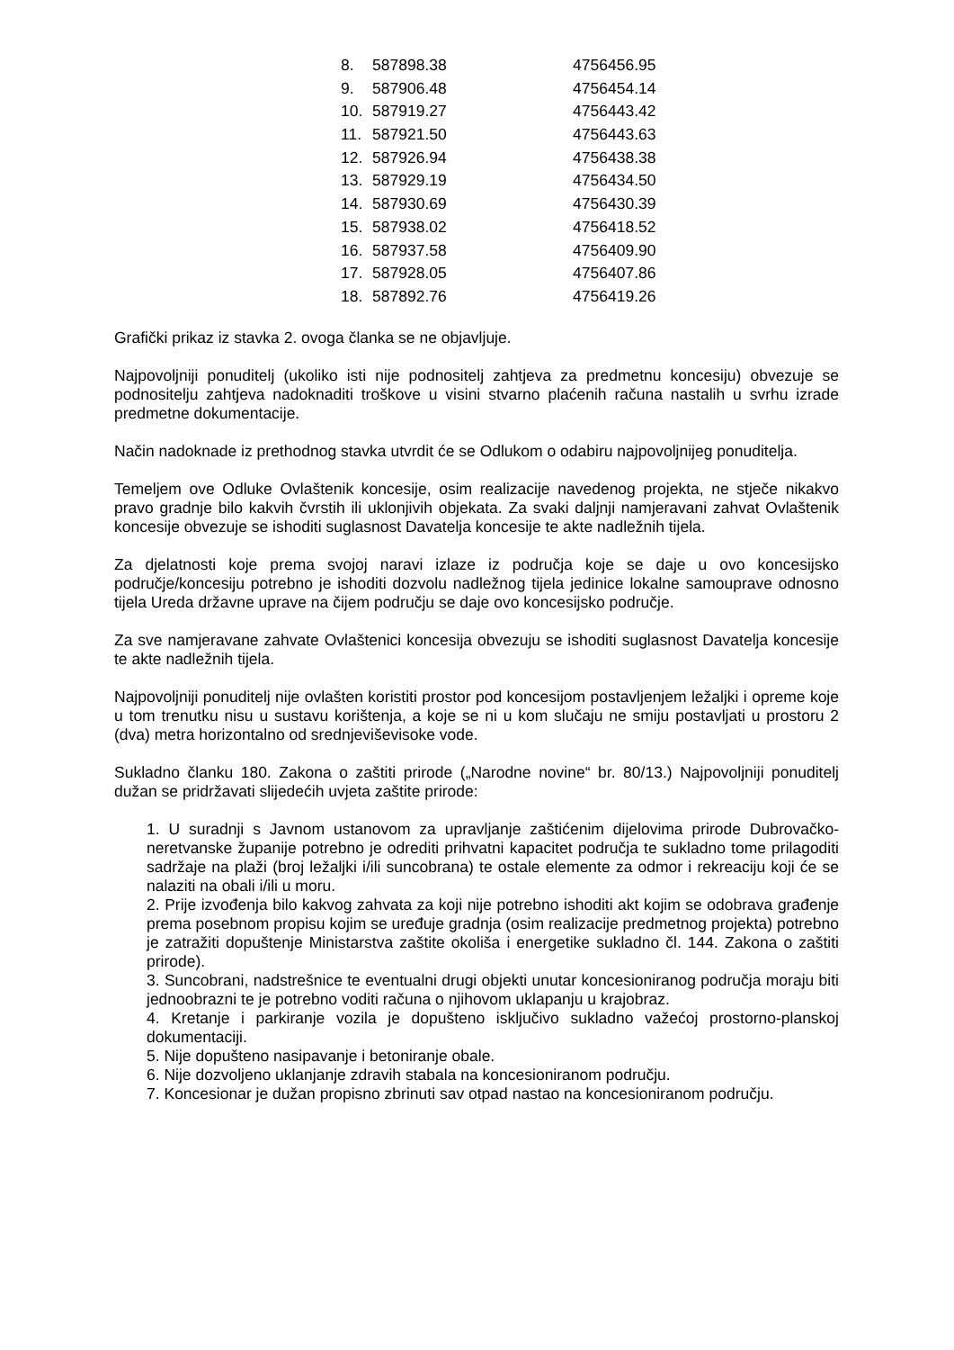| 8. | 587898.38 | 4756456.95 |
| 9. | 587906.48 | 4756454.14 |
| 10. | 587919.27 | 4756443.42 |
| 11. | 587921.50 | 4756443.63 |
| 12. | 587926.94 | 4756438.38 |
| 13. | 587929.19 | 4756434.50 |
| 14. | 587930.69 | 4756430.39 |
| 15. | 587938.02 | 4756418.52 |
| 16. | 587937.58 | 4756409.90 |
| 17. | 587928.05 | 4756407.86 |
| 18. | 587892.76 | 4756419.26 |
Grafički prikaz iz stavka 2. ovoga članka se ne objavljuje.
Najpovoljniji ponuditelj (ukoliko isti nije podnositelj zahtjeva za predmetnu koncesiju) obvezuje se podnositelju zahtjeva nadoknaditi troškove u visini stvarno plaćenih računa nastalih u svrhu izrade predmetne dokumentacije.
Način nadoknade iz prethodnog stavka utvrdit će se Odlukom o odabiru najpovoljnijeg ponuditelja.
Temeljem ove Odluke Ovlaštenik koncesije, osim realizacije navedenog projekta, ne stječe nikakvo pravo gradnje bilo kakvih čvrstih ili uklonjivih objekata. Za svaki daljnji namjeravani zahvat Ovlaštenik koncesije obvezuje se ishoditi suglasnost Davatelja koncesije te akte nadležnih tijela.
Za djelatnosti koje prema svojoj naravi izlaze iz područja koje se daje u ovo koncesijsko područje/koncesiju potrebno je ishoditi dozvolu nadležnog tijela jedinice lokalne samouprave odnosno tijela Ureda državne uprave na čijem području se daje ovo koncesijsko područje.
Za sve namjeravane zahvate Ovlaštenici koncesija obvezuju se ishoditi suglasnost Davatelja koncesije te akte nadležnih tijela.
Najpovoljniji ponuditelj nije ovlašten koristiti prostor pod koncesijom postavljenjem ležaljki i opreme koje u tom trenutku nisu u sustavu korištenja, a koje se ni u kom slučaju ne smiju postavljati u prostoru 2 (dva) metra horizontalno od srednjeviševisoke vode.
Sukladno članku 180. Zakona o zaštiti prirode („Narodne novine“ br. 80/13.) Najpovoljniji ponuditelj dužan se pridržavati slijedećih uvjeta zaštite prirode:
1. U suradnji s Javnom ustanovom za upravljanje zaštićenim dijelovima prirode Dubrovačko-neretvanske županije potrebno je odrediti prihvatni kapacitet područja te sukladno tome prilagoditi sadržaje na plaži (broj ležaljki i/ili suncobrana) te ostale elemente za odmor i rekreaciju koji će se nalaziti na obali i/ili u moru.
2. Prije izvođenja bilo kakvog zahvata za koji nije potrebno ishoditi akt kojim se odobrava građenje prema posebnom propisu kojim se uređuje gradnja (osim realizacije predmetnog projekta) potrebno je zatražiti dopuštenje Ministarstva zaštite okoliša i energetike sukladno čl. 144. Zakona o zaštiti prirode).
3. Suncobrani, nadstrešnice te eventualni drugi objekti unutar koncesioniranog područja moraju biti jednoobrazni te je potrebno voditi računa o njihovom uklapanju u krajobraz.
4. Kretanje i parkiranje vozila je dopušteno isključivo sukladno važećoj prostorno-planskoj dokumentaciji.
5. Nije dopušteno nasipavanje i betoniranje obale.
6. Nije dozvoljeno uklanjanje zdravih stabala na koncesioniranom području.
7. Koncesionar je dužan propisno zbrinuti sav otpad nastao na koncesioniranom području.